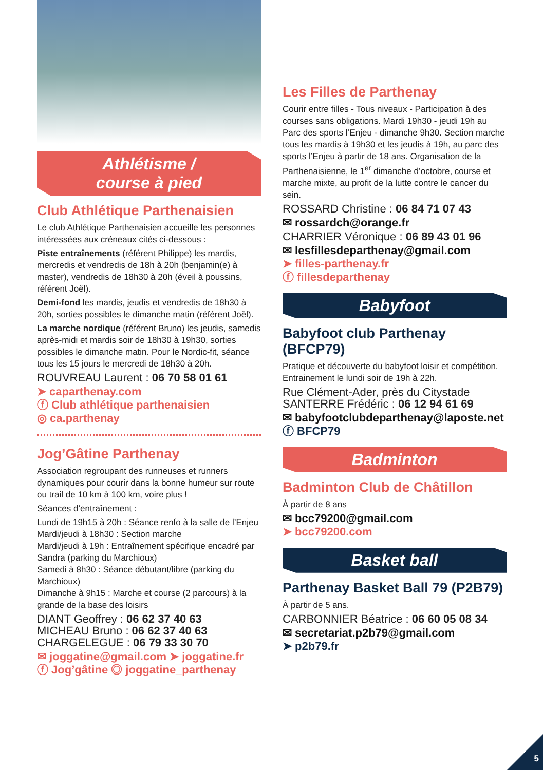Athlétisme /
course à pied
Club Athlétique Parthenaisien
Le club Athlétique Parthenaisien accueille les personnes intéressées aux créneaux cités ci-dessous :
Piste entraînements (référent Philippe) les mardis, mercredis et vendredis de 18h à 20h (benjamin(e) à master), vendredis de 18h30 à 20h (éveil à poussins, référent Joël).
Demi-fond les mardis, jeudis et vendredis de 18h30 à 20h, sorties possibles le dimanche matin (référent Joël).
La marche nordique (référent Bruno) les jeudis, samedis après-midi et mardis soir de 18h30 à 19h30, sorties possibles le dimanche matin. Pour le Nordic-fit, séance tous les 15 jours le mercredi de 18h30 à 20h.
ROUVREAU Laurent : 06 70 58 01 61
➤ caparthenay.com
ⓕ Club athlétique parthenaisien
◎ ca.parthenay
Jog’Gâtine Parthenay
Association regroupant des runneuses et runners dynamiques pour courir dans la bonne humeur sur route ou trail de 10 km à 100 km, voire plus !
Séances d’entraînement :
Lundi de 19h15 à 20h : Séance renfo à la salle de l’Enjeu
Mardi/jeudi à 18h30 : Section marche
Mardi/jeudi à 19h : Entraînement spécifique encadré par Sandra (parking du Marchioux)
Samedi à 8h30 : Séance débutant/libre (parking du Marchioux)
Dimanche à 9h15 : Marche et course (2 parcours) à la grande de la base des loisirs
DIANT Geoffrey : 06 62 37 40 63
MICHEAU Bruno : 06 62 37 40 63
CHARGELEGUE : 06 79 33 30 70
✉ joggatine@gmail.com ➤ joggatine.fr
ⓕ Jog’gâtine ◎ joggatine_parthenay
Les Filles de Parthenay
Courir entre filles - Tous niveaux - Participation à des courses sans obligations. Mardi 19h30 - jeudi 19h au Parc des sports l’Enjeu - dimanche 9h30. Section marche tous les mardis à 19h30 et les jeudis à 19h, au parc des sports l’Enjeu à partir de 18 ans. Organisation de la Parthenaisienne, le 1<sup>er</sup> dimanche d’octobre, course et marche mixte, au profit de la lutte contre le cancer du sein.
ROSSARD Christine : 06 84 71 07 43
✉ rossardch@orange.fr
CHARRIER Véronique : 06 89 43 01 96
✉ lesfillesdeparthenay@gmail.com
➤ filles-parthenay.fr
ⓕ fillesdeparthenay
Babyfoot
Babyfoot club Parthenay (BFCP79)
Pratique et découverte du babyfoot loisir et compétition. Entrainement le lundi soir de 19h à 22h.
Rue Clément-Ader, près du Citystade
SANTERRE Frédéric : 06 12 94 61 69
✉ babyfootclubdeparthenay@laposte.net
ⓕ BFCP79
Badminton
Badminton Club de Châtillon
À partir de 8 ans
✉ bcc79200@gmail.com
➤ bcc79200.com
Basket ball
Parthenay Basket Ball 79 (P2B79)
À partir de 5 ans.
CARBONNIER Béatrice : 06 60 05 08 34
✉ secretariat.p2b79@gmail.com
➤ p2b79.fr
5